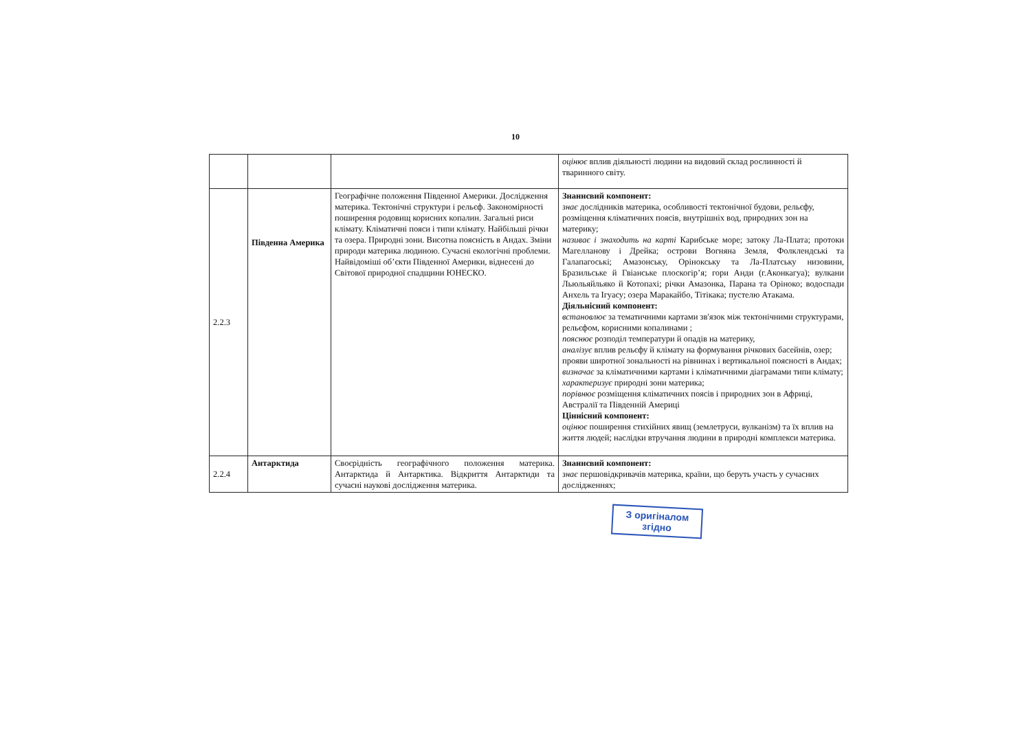10
| | | | оцінює вплив діяльності людини на видовий склад рослинності й тваринного світу. |
| 2.2.3 | Південна Америка | Географічне положення Південної Америки. Дослідження материка. Тектонічні структури і рельєф. Закономірності поширення родовищ корисних копалин. Загальні риси клімату. Кліматичні пояси і типи клімату. Найбільші річки та озера. Природні зони. Висотна поясність в Андах. Зміни природи материка людиною. Сучасні екологічні проблеми. Найвідоміші об’єкти Південної Америки, віднесені до Світової природної спадщини ЮНЕСКО. | Знаннєвий компонент: знає дослідників материка, особливості тектонічної будови, рельєфу, розміщення кліматичних поясів, внутрішніх вод, природних зон на материку; називає і знаходить на карті Карибське море; затоку Ла-Плата; протоки Магелланову і Дрейка; острови Вогняна Земля, Фолклендські та Галапагоські; Амазонську, Орінокську та Ла-Платську низовини, Бразильське й Гвіанське плоскогір’я; гори Анди (г.Аконкагуа); вулкани Льюльяйльяко й Котопахі; річки Амазонка, Парана та Оріноко; водоспади Анхель та Ігуасу; озера Маракайбо, Тітікака; пустелю Атакама. Діяльнісний компонент: встановлює за тематичними картами зв'язок між тектонічними структурами, рельєфом, корисними копалинами ; пояснює розподіл температури й опадів на материку, аналізує вплив рельєфу й клімату на формування річкових басейнів, озер; прояви широтної зональності на рівнинах і вертикальної поясності в Андах; визначає за кліматичними картами і кліматичними діаграмами типи клімату; характеризує природні зони материка; порівнює розміщення кліматичних поясів і природних зон в Африці, Австралії та Південній Америці Ціннісний компонент: оцінює поширення стихійних явищ (землетруси, вулканізм) та їх вплив на життя людей; наслідки втручання людини в природні комплекси материка. |
| 2.2.4 | Антарктида | Своєрідність географічного положення материка. Антарктида й Антарктика. Відкриття Антарктиди та сучасні наукові дослідження материка. | Знаннєвий компонент: знає першовідкривачів материка, країни, що беруть участь у сучасних дослідженнях; |
З оригіналом згідно